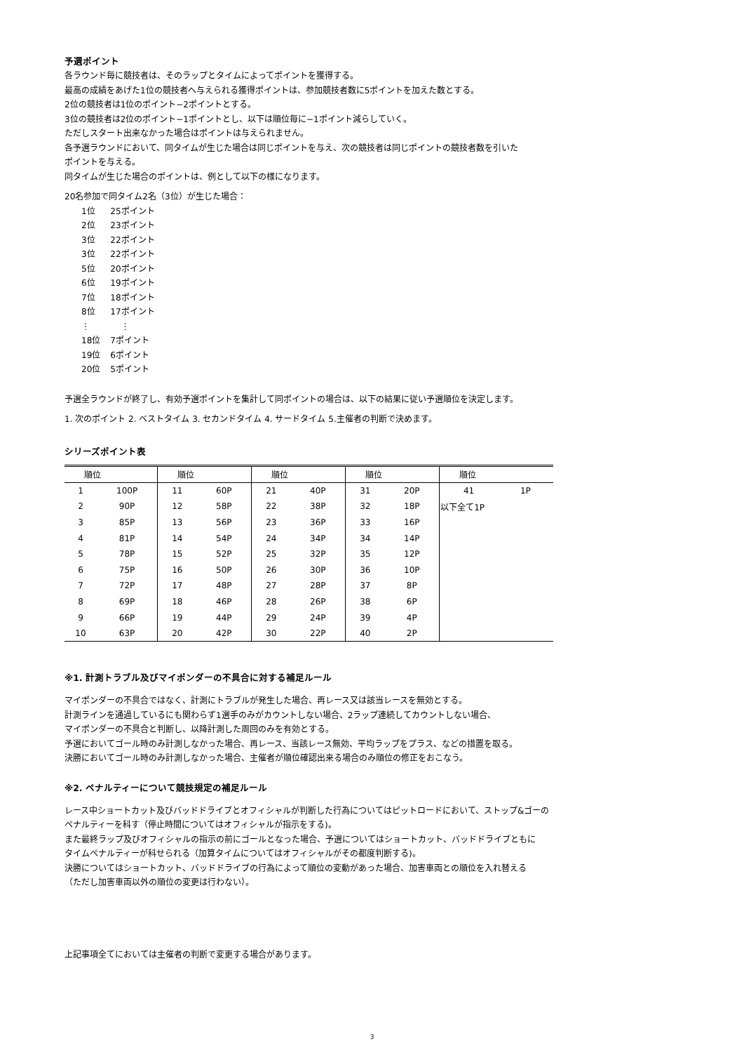予選ポイント
各ラウンド毎に競技者は、そのラップとタイムによってポイントを獲得する。
最高の成績をあげた1位の競技者へ与えられる獲得ポイントは、参加競技者数に5ポイントを加えた数とする。
2位の競技者は1位のポイント−2ポイントとする。
3位の競技者は2位のポイント−1ポイントとし、以下は順位毎に−1ポイント減らしていく。
ただしスタート出来なかった場合はポイントは与えられません。
各予選ラウンドにおいて、同タイムが生じた場合は同じポイントを与え、次の競技者は同じポイントの競技者数を引いた
ポイントを与える。
同タイムが生じた場合のポイントは、例として以下の様になります。
20名参加で同タイム2名（3位）が生じた場合：
| 1位 | 25ポイント |
| 2位 | 23ポイント |
| 3位 | 22ポイント |
| 3位 | 22ポイント |
| 5位 | 20ポイント |
| 6位 | 19ポイント |
| 7位 | 18ポイント |
| 8位 | 17ポイント |
| ⋮ | ⋮ |
| 18位 | 7ポイント |
| 19位 | 6ポイント |
| 20位 | 5ポイント |
予選全ラウンドが終了し、有効予選ポイントを集計して同ポイントの場合は、以下の結果に従い予選順位を決定します。
1. 次のポイント 2. ベストタイム 3. セカンドタイム 4. サードタイム 5.主催者の判断で決めます。
シリーズポイント表
| 順位 | | 順位 | | 順位 | | 順位 | | 順位 | |
| --- | --- | --- | --- | --- | --- | --- | --- | --- | --- |
| 1 | 100P | 11 | 60P | 21 | 40P | 31 | 20P | 41 | 1P |
| 2 | 90P | 12 | 58P | 22 | 38P | 32 | 18P | 以下全て1P | |
| 3 | 85P | 13 | 56P | 23 | 36P | 33 | 16P | | |
| 4 | 81P | 14 | 54P | 24 | 34P | 34 | 14P | | |
| 5 | 78P | 15 | 52P | 25 | 32P | 35 | 12P | | |
| 6 | 75P | 16 | 50P | 26 | 30P | 36 | 10P | | |
| 7 | 72P | 17 | 48P | 27 | 28P | 37 | 8P | | |
| 8 | 69P | 18 | 46P | 28 | 26P | 38 | 6P | | |
| 9 | 66P | 19 | 44P | 29 | 24P | 39 | 4P | | |
| 10 | 63P | 20 | 42P | 30 | 22P | 40 | 2P | | |
※1. 計測トラブル及びマイポンダーの不具合に対する補足ルール
マイポンダーの不具合ではなく、計測にトラブルが発生した場合、再レース又は該当レースを無効とする。
計測ラインを通過しているにも関わらず1選手のみがカウントしない場合、2ラップ連続してカウントしない場合、
マイポンダーの不具合と判断し、以降計測した周回のみを有効とする。
予選においてゴール時のみ計測しなかった場合、再レース、当該レース無効、平均ラップをプラス、などの措置を取る。
決勝においてゴール時のみ計測しなかった場合、主催者が順位確認出来る場合のみ順位の修正をおこなう。
※2. ペナルティーについて競技規定の補足ルール
レース中ショートカット及びバッドドライブとオフィシャルが判断した行為についてはピットロードにおいて、ストップ&ゴーの
ペナルティーを科す（停止時間についてはオフィシャルが指示をする)。
また最終ラップ及びオフィシャルの指示の前にゴールとなった場合、予選についてはショートカット、バッドドライブともに
タイムペナルティーが科せられる（加算タイムについてはオフィシャルがその都度判断する)。
決勝についてはショートカット、バッドドライブの行為によって順位の変動があった場合、加害車両との順位を入れ替える
（ただし加害車両以外の順位の変更は行わない）。
上記事項全てにおいては主催者の判断で変更する場合があります。
3